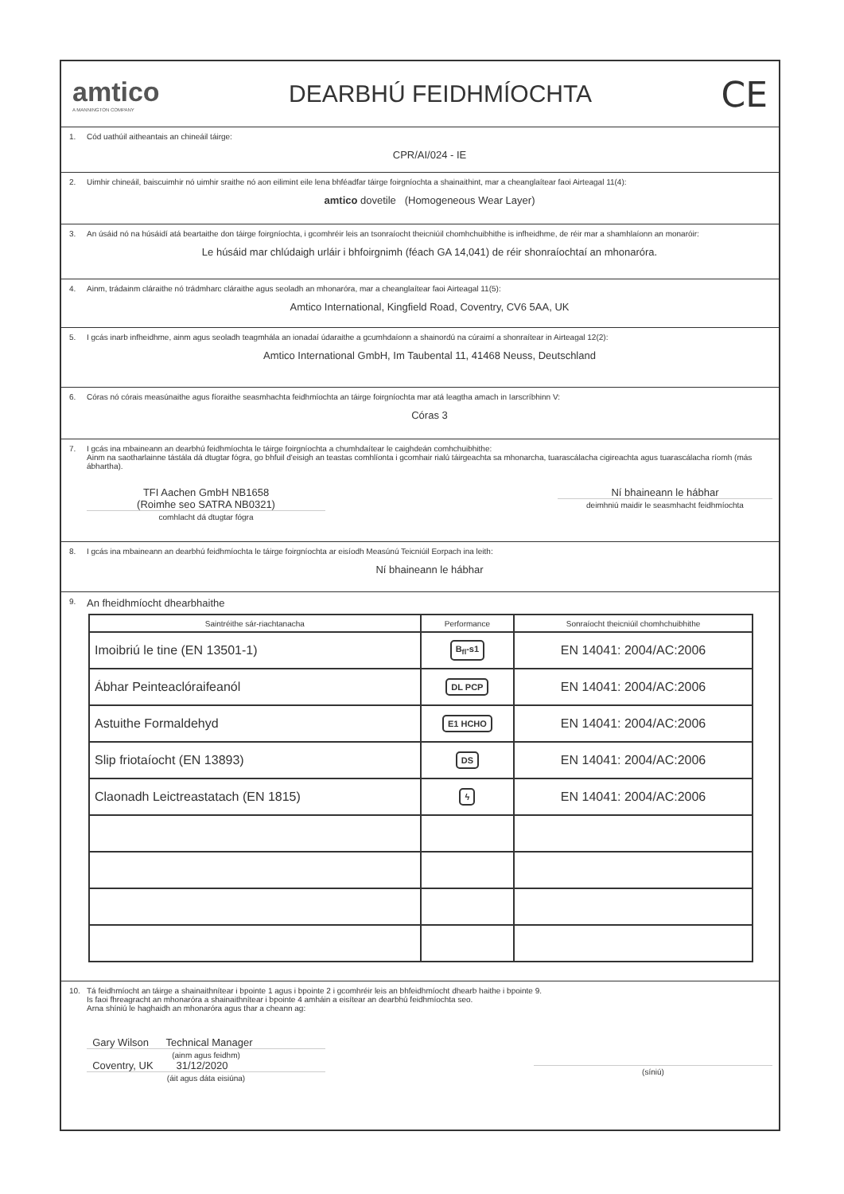amtico
A MANNINGTON COMPANY
DEARBHÚ FEIDHMÍOCHTA
CE
1. Cód uathúil aitheantais an chineáil táirge:
CPR/AI/024 - IE
2. Uimhir chineáil, baiscuimhir nó uimhir sraithe nó aon eilimint eile lena bhféadfar táirge foirgníochta a shainaithint, mar a cheanglaítear faoi Airteagal 11(4):
amtico dovetile (Homogeneous Wear Layer)
3. An úsáid nó na húsáidí atá beartaithe don táirge foirgníochta, i gcomhréir leis an tsonraíocht theicniúil chomhchuibhithe is infheidhme, de réir mar a shamhlaíonn an monaróir:
Le húsáid mar chlúdaigh urláir i bhfoirgnimh (féach GA 14,041) de réir shonraíochtaí an mhonaróra.
4. Ainm, trádainm cláraithe nó trádmharc cláraithe agus seoladh an mhonaróra, mar a cheanglaítear faoi Airteagal 11(5):
Amtico International, Kingfield Road, Coventry, CV6 5AA, UK
5. I gcás inarb infheidhme, ainm agus seoladh teagmhála an ionadaí údaraithe a gcumhdaíonn a shainordú na cúraimí a shonraítear in Airteagal 12(2):
Amtico International GmbH, Im Taubental 11, 41468 Neuss, Deutschland
6. Córas nó córais measúnaithe agus fíoraithe seasmhachta feidhmíochta an táirge foirgníochta mar atá leagtha amach in Iarscríbhinn V:
Córas 3
7. I gcás ina mbaineann an dearbhú feidhmíochta le táirge foirgníochta a chumhdaítear le caighdeán comhchuibhithe:
Ainm na saotharlainne tástála dá dtugtar fógra, go bhfuil d'eisigh an teastas comhlíonta i gcomhair rialú táirgeachta sa mhonarcha, tuarascálacha cigireachta agus tuarascálacha ríomh (más ábhartha).
TFI Aachen GmbH NB1658
(Roimhe seo SATRA NB0321)
comhlacht dá dtugtar fógra
Ní bhaineann le hábhar
deimhniú maidir le seasmhacht feidhmíochta
8. I gcás ina mbaineann an dearbhú feidhmíochta le táirge foirgníochta ar eisíodh Measúnú Teicniúil Eorpach ina leith:
Ní bhaineann le hábhar
9. An fheidhmíocht dhearbhaithe
| Saintréithe sár-riachtanacha | Performance | Sonraíocht theicniúil chomhchuibhithe |
| --- | --- | --- |
| Imoibriú le tine (EN 13501-1) | B<sub>fl</sub>-s1 | EN 14041: 2004/AC:2006 |
| Ábhar Peinteaclóraifeanól | DL PCP | EN 14041: 2004/AC:2006 |
| Astuithe Formaldehyd | E1 HCHO | EN 14041: 2004/AC:2006 |
| Slip friotaíocht (EN 13893) | DS | EN 14041: 2004/AC:2006 |
| Claonadh Leictreastatach (EN 1815) | ϟ | EN 14041: 2004/AC:2006 |
10. Tá feidhmíocht an táirge a shainaithnítear i bpointe 1 agus i bpointe 2 i gcomhréir leis an bhfeidhmíocht dhearb haithe i bpointe 9.
Is faoi fhreagracht an mhonaróra a shainaithnítear i bpointe 4 amháin a eisítear an dearbhú feidhmíochta seo.
Arna shíniú le haghaidh an mhonaróra agus thar a cheann ag:
Gary Wilson Technical Manager
(ainm agus feidhm)
Coventry, UK 31/12/2020
(áit agus dáta eisiúna)
(síniú)